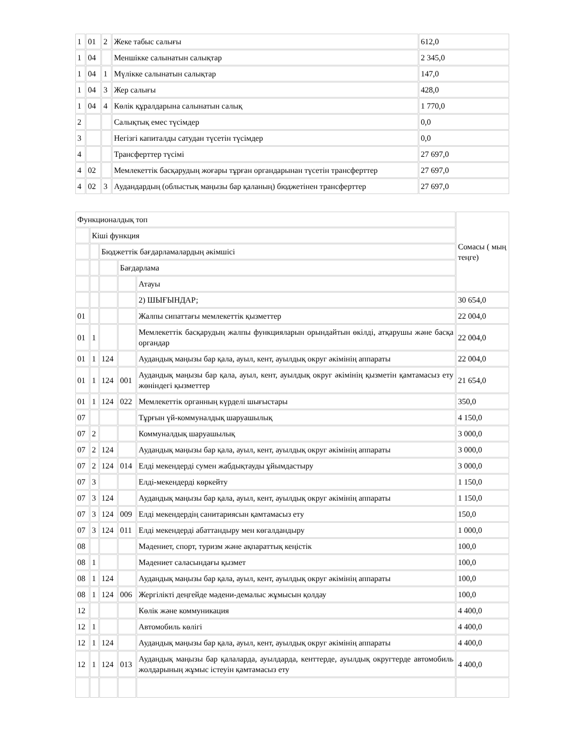| 1 | 01 | 2 | Жеке табыс салығы | 612,0 |
| 1 | 04 | | Меншікке салынатын салықтар | 2 345,0 |
| 1 | 04 | 1 | Мүлікке салынатын салықтар | 147,0 |
| 1 | 04 | 3 | Жер салығы | 428,0 |
| 1 | 04 | 4 | Көлік құралдарына салынатын салық | 1 770,0 |
| 2 | | | Салықтық емес түсімдер | 0,0 |
| 3 | | | Негізгі капиталды сатудан түсетін түсімдер | 0,0 |
| 4 | | | Трансферттер түсімі | 27 697,0 |
| 4 | 02 | | Мемлекеттік басқарудың жоғары тұрған органдарынан түсетін трансферттер | 27 697,0 |
| 4 | 02 | 3 | Аудандардың (облыстық маңызы бар қаланың) бюджетінен трансферттер | 27 697,0 |
| Функционалдық топ | | | | | Сомасы ( мың теңге) |
| | Кіші функция | | | | |
| | | Бюджеттік бағдарламалардың әкімшісі | | | |
| | | | Бағдарлама | | |
| | | | | Атауы | |
| | | | | 2) ШЫҒЫНДАР; | 30 654,0 |
| 01 | | | | Жалпы сипаттағы мемлекеттік қызметтер | 22 004,0 |
| 01 | 1 | | | Мемлекеттік басқарудың жалпы функцияларын орындайтын өкілді, атқарушы және басқа органдар | 22 004,0 |
| 01 | 1 | 124 | | Аудандық маңызы бар қала, ауыл, кент, ауылдық округ әкімінің аппараты | 22 004,0 |
| 01 | 1 | 124 | 001 | Аудандық маңызы бар қала, ауыл, кент, ауылдық округ әкімінің қызметін қамтамасыз ету жөніндегі қызметтер | 21 654,0 |
| 01 | 1 | 124 | 022 | Мемлекеттік органның күрделі шығыстары | 350,0 |
| 07 | | | | Тұрғын үй-коммуналдық шаруашылық | 4 150,0 |
| 07 | 2 | | | Коммуналдық шаруашылық | 3 000,0 |
| 07 | 2 | 124 | | Аудандық маңызы бар қала, ауыл, кент, ауылдық округ әкімінің аппараты | 3 000,0 |
| 07 | 2 | 124 | 014 | Елді мекендерді сумен жабдықтауды ұйымдастыру | 3 000,0 |
| 07 | 3 | | | Елді-мекендерді көркейту | 1 150,0 |
| 07 | 3 | 124 | | Аудандық маңызы бар қала, ауыл, кент, ауылдық округ әкімінің аппараты | 1 150,0 |
| 07 | 3 | 124 | 009 | Елді мекендердің санитариясын қамтамасыз ету | 150,0 |
| 07 | 3 | 124 | 011 | Елді мекендерді абаттандыру мен көгалдандыру | 1 000,0 |
| 08 | | | | Мәдениет, спорт, туризм және ақпараттық кеңістік | 100,0 |
| 08 | 1 | | | Мәдениет саласындағы қызмет | 100,0 |
| 08 | 1 | 124 | | Аудандық маңызы бар қала, ауыл, кент, ауылдық округ әкімінің аппараты | 100,0 |
| 08 | 1 | 124 | 006 | Жергілікті деңгейде мәдени-демалыс жұмысын қолдау | 100,0 |
| 12 | | | | Көлік және коммуникация | 4 400,0 |
| 12 | 1 | | | Автомобиль көлігі | 4 400,0 |
| 12 | 1 | 124 | | Аудандық маңызы бар қала, ауыл, кент, ауылдық округ әкімінің аппараты | 4 400,0 |
| 12 | 1 | 124 | 013 | Аудандық маңызы бар қалаларда, ауылдарда, кенттерде, ауылдық округтерде автомобиль жолдарының жұмыс істеуін қамтамасыз ету | 4 400,0 |